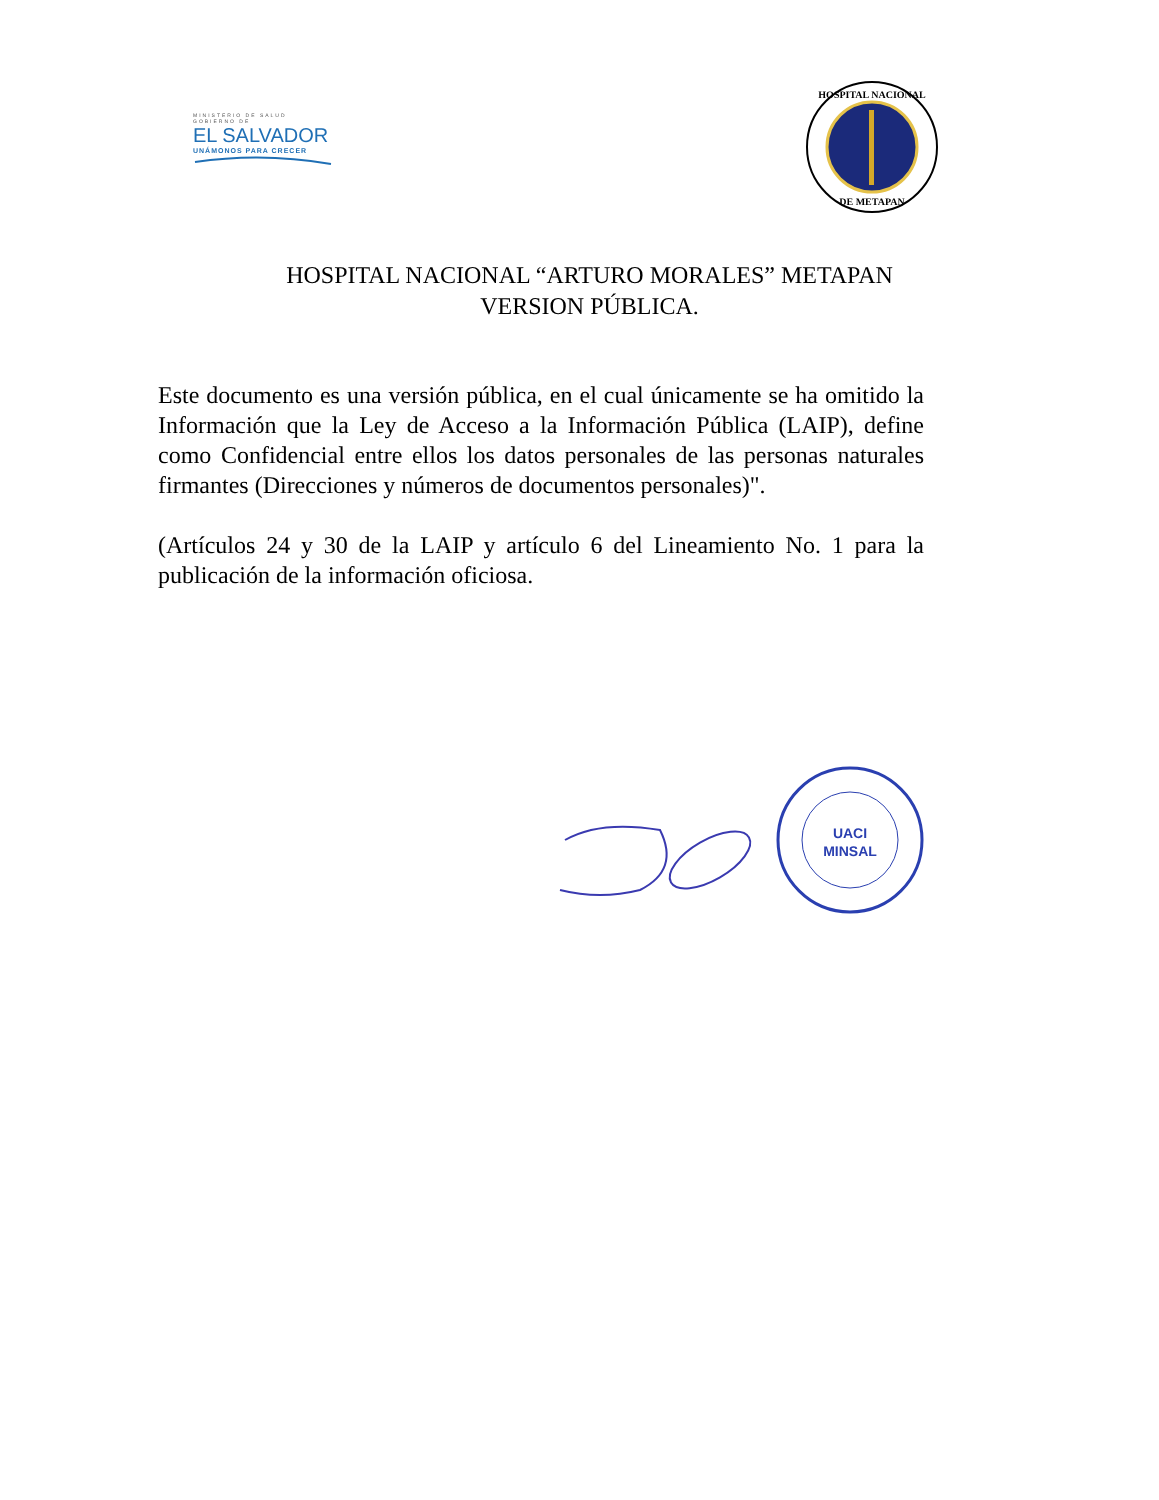MINISTERIO DE SALUD
GOBIERNO DE
EL SALVADOR
UNÁMONOS PARA CRECER
HOSPITAL NACIONAL
DE METAPAN
HOSPITAL NACIONAL “ARTURO MORALES” METAPAN
VERSION PÚBLICA.
Este documento es una versión pública, en el cual únicamente se ha omitido la Información que la Ley de Acceso a la Información Pública (LAIP), define como Confidencial entre ellos los datos personales de las personas naturales firmantes (Direcciones y números de documentos personales)".
(Artículos 24 y 30 de la LAIP y artículo 6 del Lineamiento No. 1 para la publicación de la información oficiosa.
UACI
MINSAL